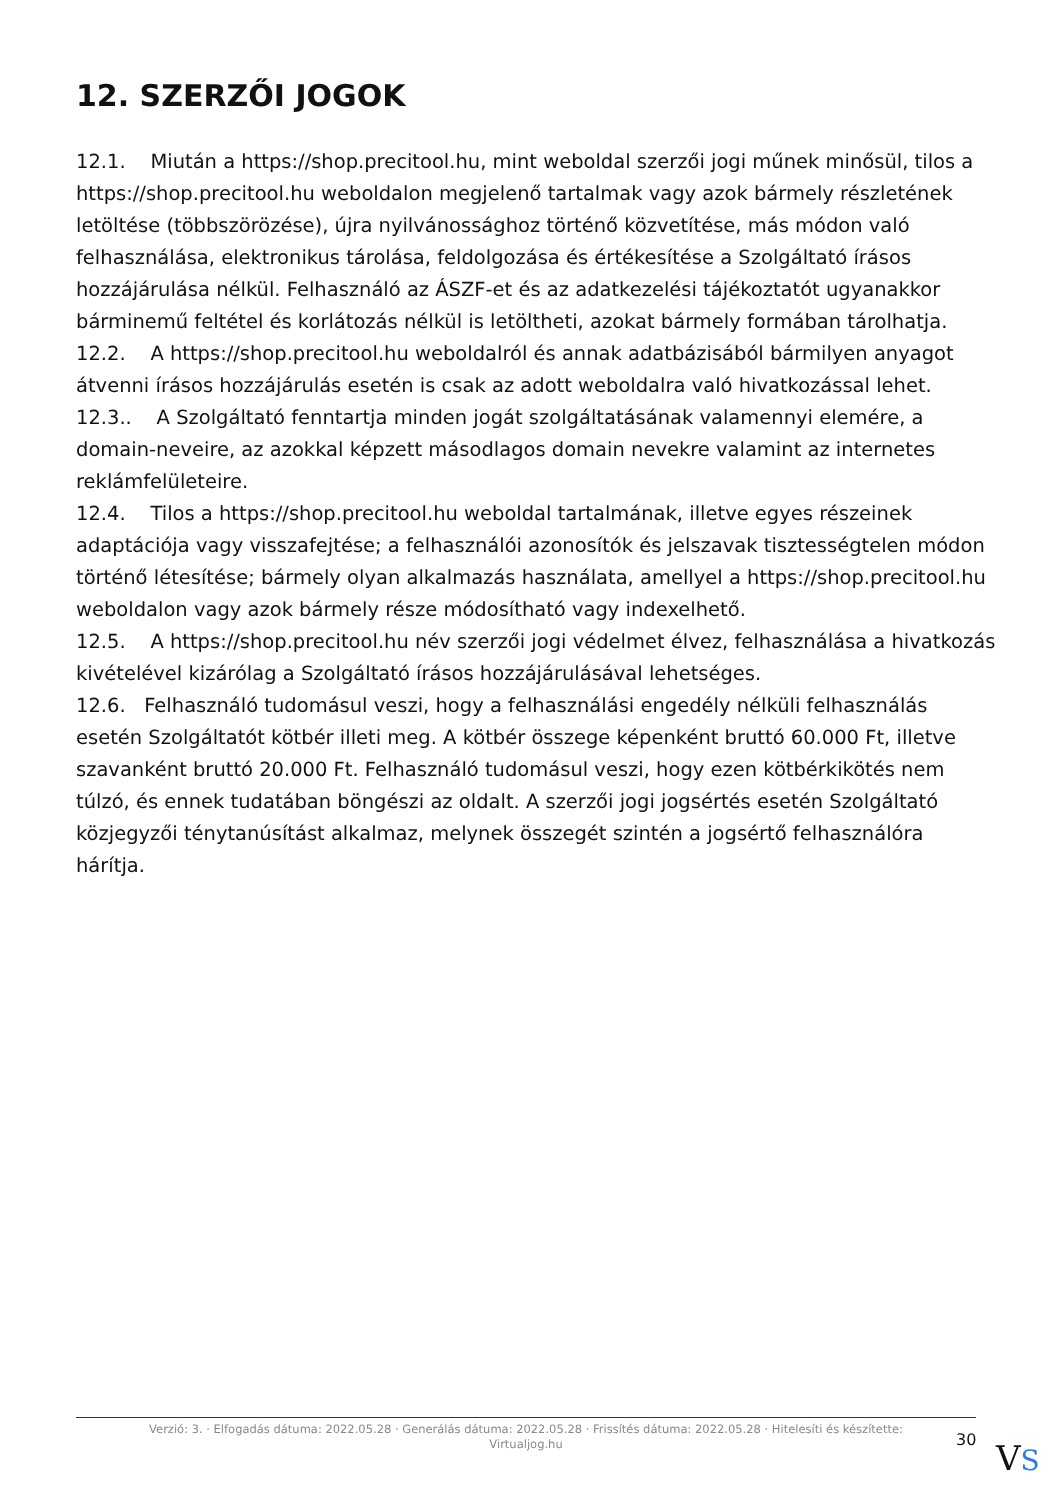12. SZERZŐI JOGOK
12.1. Miután a https://shop.precitool.hu, mint weboldal szerzői jogi műnek minősül, tilos a https://shop.precitool.hu weboldalon megjelenő tartalmak vagy azok bármely részletének letöltése (többszörözése), újra nyilvánossághoz történő közvetítése, más módon való felhasználása, elektronikus tárolása, feldolgozása és értékesítése a Szolgáltató írásos hozzájárulása nélkül. Felhasználó az ÁSZF-et és az adatkezelési tájékoztatót ugyanakkor bárminemű feltétel és korlátozás nélkül is letöltheti, azokat bármely formában tárolhatja.
12.2. A https://shop.precitool.hu weboldalról és annak adatbázisából bármilyen anyagot átvenni írásos hozzájárulás esetén is csak az adott weboldalra való hivatkozással lehet.
12.3.. A Szolgáltató fenntartja minden jogát szolgáltatásának valamennyi elemére, a domain-neveire, az azokkal képzett másodlagos domain nevekre valamint az internetes reklámfelületeire.
12.4. Tilos a https://shop.precitool.hu weboldal tartalmának, illetve egyes részeinek adaptációja vagy visszafejtése; a felhasználói azonosítók és jelszavak tisztességtelen módon történő létesítése; bármely olyan alkalmazás használata, amellyel a https://shop.precitool.hu weboldalon vagy azok bármely része módosítható vagy indexelhető.
12.5. A https://shop.precitool.hu név szerzői jogi védelmet élvez, felhasználása a hivatkozás kivételével kizárólag a Szolgáltató írásos hozzájárulásával lehetséges.
12.6. Felhasználó tudomásul veszi, hogy a felhasználási engedély nélküli felhasználás esetén Szolgáltatót kötbér illeti meg. A kötbér összege képenként bruttó 60.000 Ft, illetve szavanként bruttó 20.000 Ft. Felhasználó tudomásul veszi, hogy ezen kötbérkikötés nem túlzó, és ennek tudatában böngészi az oldalt. A szerzői jogi jogsértés esetén Szolgáltató közjegyzői ténytanúsítást alkalmaz, melynek összegét szintén a jogsértő felhasználóra hárítja.
Verzió: 3. · Elfogadás dátuma: 2022.05.28 · Generálás dátuma: 2022.05.28 · Frissítés dátuma: 2022.05.28 · Hitelesíti és készítette: Virtualjog.hu
30 VS